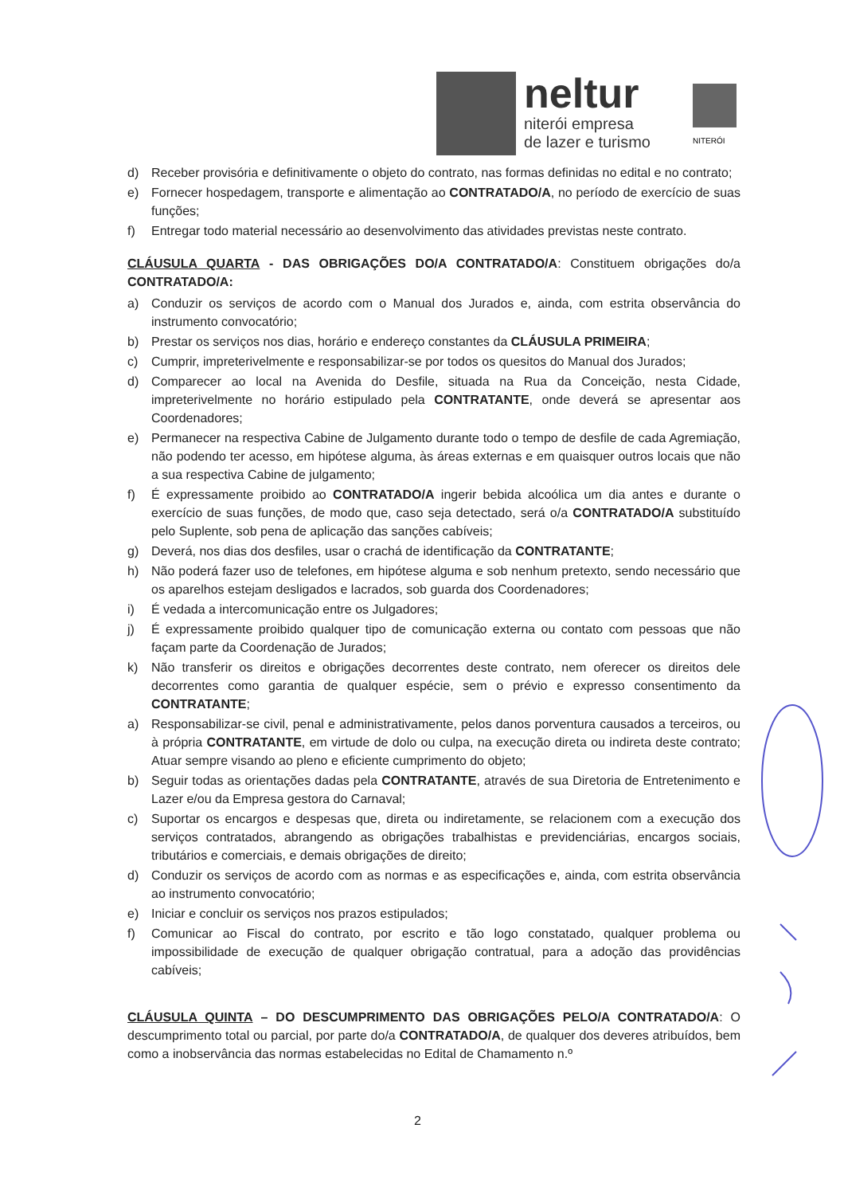neltur
niterói empresa
de lazer e turismo
NITERÓI
d) Receber provisória e definitivamente o objeto do contrato, nas formas definidas no edital e no contrato;
e) Fornecer hospedagem, transporte e alimentação ao CONTRATADO/A, no período de exercício de suas funções;
f) Entregar todo material necessário ao desenvolvimento das atividades previstas neste contrato.
CLÁUSULA QUARTA - DAS OBRIGAÇÕES DO/A CONTRATADO/A: Constituem obrigações do/a CONTRATADO/A:
a) Conduzir os serviços de acordo com o Manual dos Jurados e, ainda, com estrita observância do instrumento convocatório;
b) Prestar os serviços nos dias, horário e endereço constantes da CLÁUSULA PRIMEIRA;
c) Cumprir, impreterivelmente e responsabilizar-se por todos os quesitos do Manual dos Jurados;
d) Comparecer ao local na Avenida do Desfile, situada na Rua da Conceição, nesta Cidade, impreterivelmente no horário estipulado pela CONTRATANTE, onde deverá se apresentar aos Coordenadores;
e) Permanecer na respectiva Cabine de Julgamento durante todo o tempo de desfile de cada Agremiação, não podendo ter acesso, em hipótese alguma, às áreas externas e em quaisquer outros locais que não a sua respectiva Cabine de julgamento;
f) É expressamente proibido ao CONTRATADO/A ingerir bebida alcoólica um dia antes e durante o exercício de suas funções, de modo que, caso seja detectado, será o/a CONTRATADO/A substituído pelo Suplente, sob pena de aplicação das sanções cabíveis;
g) Deverá, nos dias dos desfiles, usar o crachá de identificação da CONTRATANTE;
h) Não poderá fazer uso de telefones, em hipótese alguma e sob nenhum pretexto, sendo necessário que os aparelhos estejam desligados e lacrados, sob guarda dos Coordenadores;
i) É vedada a intercomunicação entre os Julgadores;
j) É expressamente proibido qualquer tipo de comunicação externa ou contato com pessoas que não façam parte da Coordenação de Jurados;
k) Não transferir os direitos e obrigações decorrentes deste contrato, nem oferecer os direitos dele decorrentes como garantia de qualquer espécie, sem o prévio e expresso consentimento da CONTRATANTE;
a) Responsabilizar-se civil, penal e administrativamente, pelos danos porventura causados a terceiros, ou à própria CONTRATANTE, em virtude de dolo ou culpa, na execução direta ou indireta deste contrato; Atuar sempre visando ao pleno e eficiente cumprimento do objeto;
b) Seguir todas as orientações dadas pela CONTRATANTE, através de sua Diretoria de Entretenimento e Lazer e/ou da Empresa gestora do Carnaval;
c) Suportar os encargos e despesas que, direta ou indiretamente, se relacionem com a execução dos serviços contratados, abrangendo as obrigações trabalhistas e previdenciárias, encargos sociais, tributários e comerciais, e demais obrigações de direito;
d) Conduzir os serviços de acordo com as normas e as especificações e, ainda, com estrita observância ao instrumento convocatório;
e) Iniciar e concluir os serviços nos prazos estipulados;
f) Comunicar ao Fiscal do contrato, por escrito e tão logo constatado, qualquer problema ou impossibilidade de execução de qualquer obrigação contratual, para a adoção das providências cabíveis;
CLÁUSULA QUINTA – DO DESCUMPRIMENTO DAS OBRIGAÇÕES PELO/A CONTRATADO/A: O descumprimento total ou parcial, por parte do/a CONTRATADO/A, de qualquer dos deveres atribuídos, bem como a inobservância das normas estabelecidas no Edital de Chamamento n.º
2